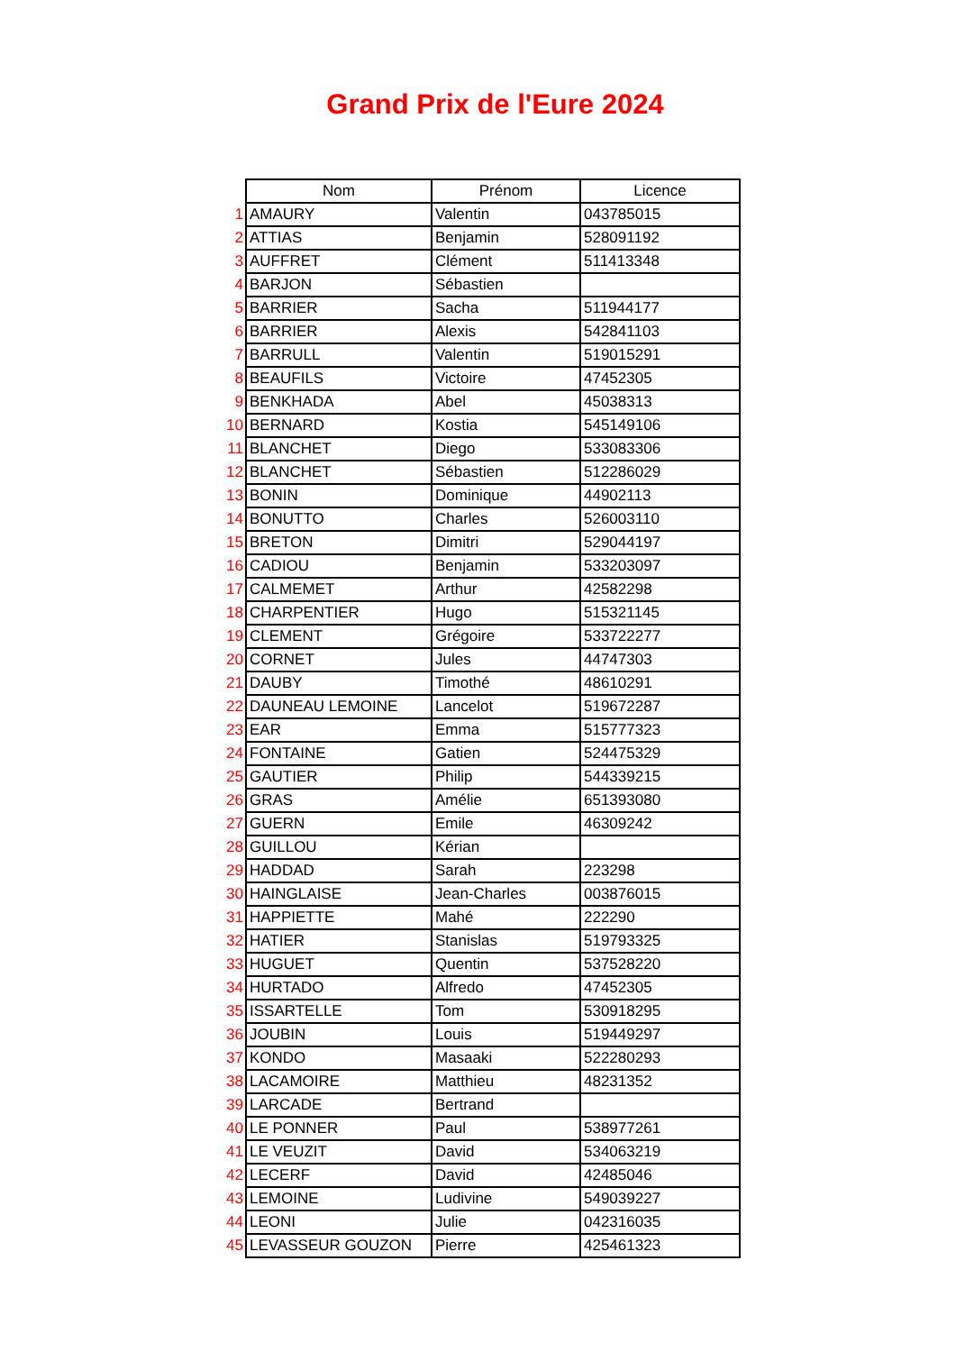Grand Prix de l'Eure 2024
| | Nom | Prénom | Licence |
| 1 | AMAURY | Valentin | 043785015 |
| 2 | ATTIAS | Benjamin | 528091192 |
| 3 | AUFFRET | Clément | 511413348 |
| 4 | BARJON | Sébastien | |
| 5 | BARRIER | Sacha | 511944177 |
| 6 | BARRIER | Alexis | 542841103 |
| 7 | BARRULL | Valentin | 519015291 |
| 8 | BEAUFILS | Victoire | 47452305 |
| 9 | BENKHADA | Abel | 45038313 |
| 10 | BERNARD | Kostia | 545149106 |
| 11 | BLANCHET | Diego | 533083306 |
| 12 | BLANCHET | Sébastien | 512286029 |
| 13 | BONIN | Dominique | 44902113 |
| 14 | BONUTTO | Charles | 526003110 |
| 15 | BRETON | Dimitri | 529044197 |
| 16 | CADIOU | Benjamin | 533203097 |
| 17 | CALMEMET | Arthur | 42582298 |
| 18 | CHARPENTIER | Hugo | 515321145 |
| 19 | CLEMENT | Grégoire | 533722277 |
| 20 | CORNET | Jules | 44747303 |
| 21 | DAUBY | Timothé | 48610291 |
| 22 | DAUNEAU LEMOINE | Lancelot | 519672287 |
| 23 | EAR | Emma | 515777323 |
| 24 | FONTAINE | Gatien | 524475329 |
| 25 | GAUTIER | Philip | 544339215 |
| 26 | GRAS | Amélie | 651393080 |
| 27 | GUERN | Emile | 46309242 |
| 28 | GUILLOU | Kérian | |
| 29 | HADDAD | Sarah | 223298 |
| 30 | HAINGLAISE | Jean-Charles | 003876015 |
| 31 | HAPPIETTE | Mahé | 222290 |
| 32 | HATIER | Stanislas | 519793325 |
| 33 | HUGUET | Quentin | 537528220 |
| 34 | HURTADO | Alfredo | 47452305 |
| 35 | ISSARTELLE | Tom | 530918295 |
| 36 | JOUBIN | Louis | 519449297 |
| 37 | KONDO | Masaaki | 522280293 |
| 38 | LACAMOIRE | Matthieu | 48231352 |
| 39 | LARCADE | Bertrand | |
| 40 | LE PONNER | Paul | 538977261 |
| 41 | LE VEUZIT | David | 534063219 |
| 42 | LECERF | David | 42485046 |
| 43 | LEMOINE | Ludivine | 549039227 |
| 44 | LEONI | Julie | 042316035 |
| 45 | LEVASSEUR GOUZON | Pierre | 425461323 |